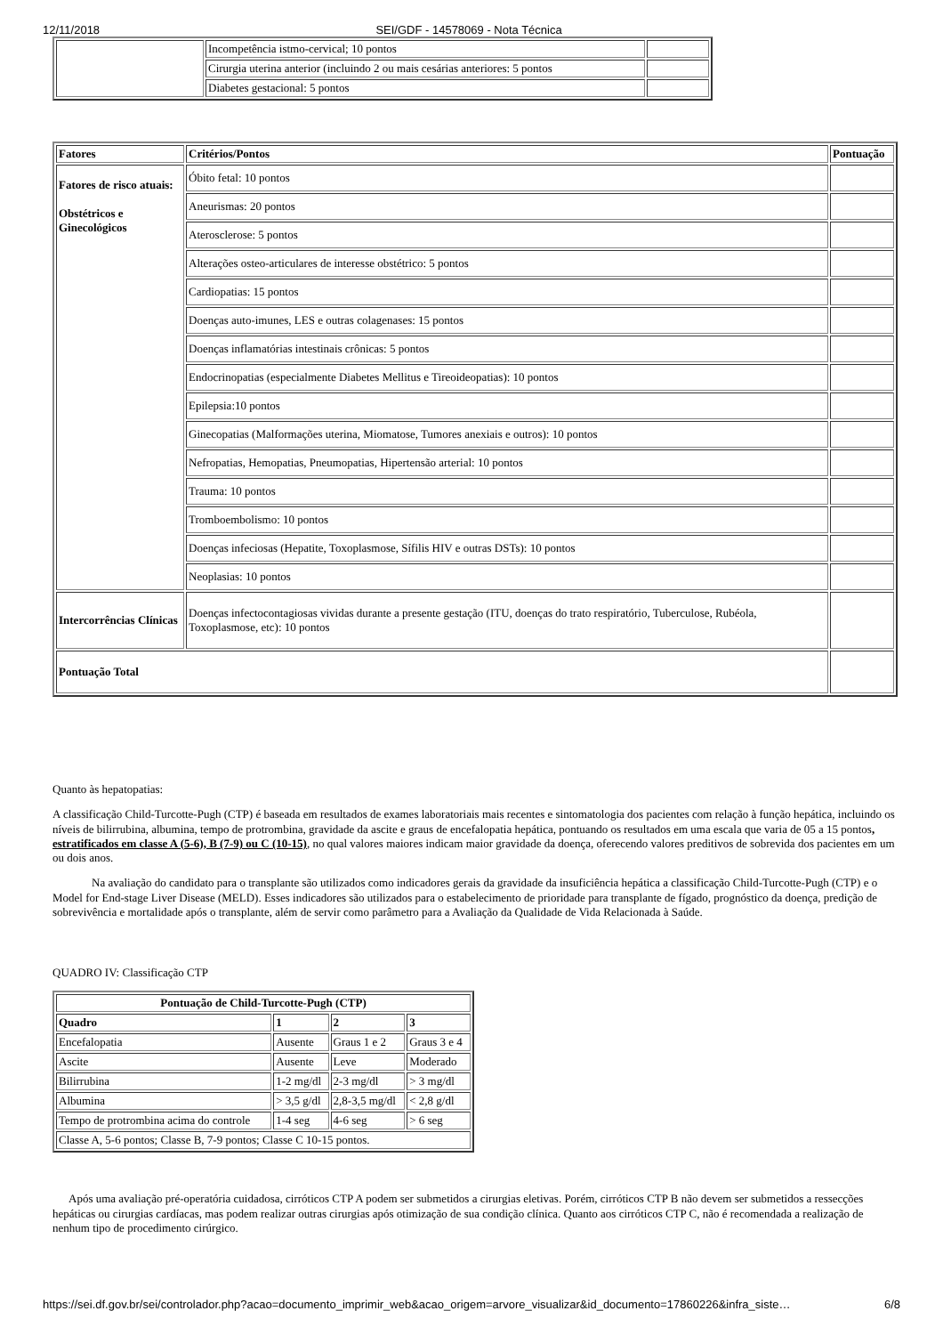12/11/2018 SEI/GDF - 14578069 - Nota Técnica
| | Incompetência istmo-cervical; 10 pontos | |
| | Cirurgia uterina anterior (incluindo 2 ou mais cesárias anteriores: 5 pontos | |
| | Diabetes gestacional: 5 pontos | |
| Fatores | Critérios/Pontos | Pontuação |
| --- | --- | --- |
| Fatores de risco atuais: Obstétricos e Ginecológicos | Óbito fetal: 10 pontos | |
| | Aneurismas: 20 pontos | |
| | Aterosclerose: 5 pontos | |
| | Alterações osteo-articulares de interesse obstétrico: 5 pontos | |
| | Cardiopatias: 15 pontos | |
| | Doenças auto-imunes, LES e outras colagenases: 15 pontos | |
| | Doenças inflamatórias intestinais crônicas: 5 pontos | |
| | Endocrinopatias (especialmente Diabetes Mellitus e Tireoideopatias): 10 pontos | |
| | Epilepsia:10 pontos | |
| | Ginecopatias (Malformações uterina, Miomatose, Tumores anexiais e outros): 10 pontos | |
| | Nefropatias, Hemopatias, Pneumopatias, Hipertensão arterial: 10 pontos | |
| | Trauma: 10 pontos | |
| | Tromboembolismo: 10 pontos | |
| | Doenças infeciosas (Hepatite, Toxoplasmose, Sífilis HIV e outras DSTs): 10 pontos | |
| | Neoplasias: 10 pontos | |
| Intercorrências Clínicas | Doenças infectocontagiosas vividas durante a presente gestação (ITU, doenças do trato respiratório, Tuberculose, Rubéola, Toxoplasmose, etc): 10 pontos | |
| Pontuação Total | | |
Quanto às hepatopatias:
A classificação Child-Turcotte-Pugh (CTP) é baseada em resultados de exames laboratoriais mais recentes e sintomatologia dos pacientes com relação à função hepática, incluindo os níveis de bilirrubina, albumina, tempo de protrombina, gravidade da ascite e graus de encefalopatia hepática, pontuando os resultados em uma escala que varia de 05 a 15 pontos, estratificados em classe A (5-6), B (7-9) ou C (10-15), no qual valores maiores indicam maior gravidade da doença, oferecendo valores preditivos de sobrevida dos pacientes em um ou dois anos.
Na avaliação do candidato para o transplante são utilizados como indicadores gerais da gravidade da insuficiência hepática a classificação Child-Turcotte-Pugh (CTP) e o Model for End-stage Liver Disease (MELD). Esses indicadores são utilizados para o estabelecimento de prioridade para transplante de fígado, prognóstico da doença, predição de sobrevivência e mortalidade após o transplante, além de servir como parâmetro para a Avaliação da Qualidade de Vida Relacionada à Saúde.
QUADRO IV: Classificação CTP
| Pontuação de Child-Turcotte-Pugh (CTP) | | | |
| --- | --- | --- | --- |
| Quadro | 1 | 2 | 3 |
| Encefalopatia | Ausente | Graus 1 e 2 | Graus 3 e 4 |
| Ascite | Ausente | Leve | Moderado |
| Bilirrubina | 1-2 mg/dl | 2-3 mg/dl | > 3 mg/dl |
| Albumina | > 3,5 g/dl | 2,8-3,5 mg/dl | < 2,8 g/dl |
| Tempo de protrombina acima do controle | 1-4 seg | 4-6 seg | > 6 seg |
| Classe A, 5-6 pontos; Classe B, 7-9 pontos; Classe C 10-15 pontos. | | | |
Após uma avaliação pré-operatória cuidadosa, cirróticos CTP A podem ser submetidos a cirurgias eletivas. Porém, cirróticos CTP B não devem ser submetidos a ressecções hepáticas ou cirurgias cardíacas, mas podem realizar outras cirurgias após otimização de sua condição clínica. Quanto aos cirróticos CTP C, não é recomendada a realização de nenhum tipo de procedimento cirúrgico.
https://sei.df.gov.br/sei/controlador.php?acao=documento_imprimir_web&acao_origem=arvore_visualizar&id_documento=17860226&infra_siste… 6/8